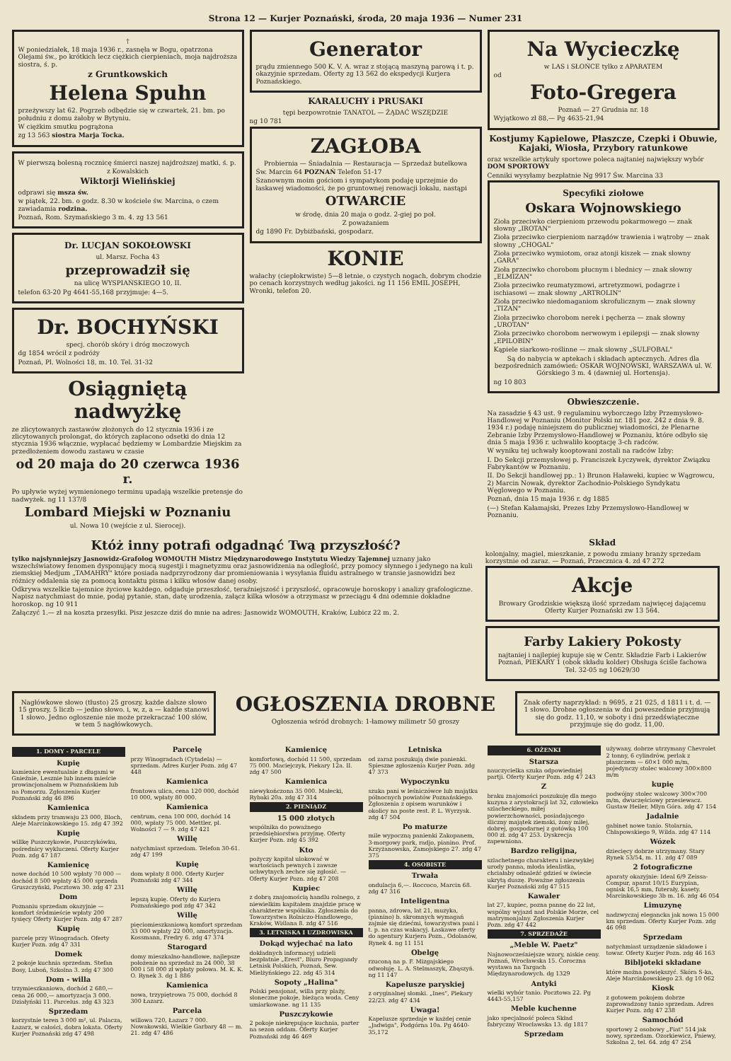Strona 12 — Kurjer Poznański, środa, 20 maja 1936 — Numer 231
†
W poniedziałek, 18 maja 1936 r., zasnęła w Bogu, opatrzona Olejami św., po krótkich lecz ciężkich cierpieniach, moja najdroższa siostra, ś. p.
z Gruntkowskich
Helena Spuhn
przeżywszy lat 62. Pogrzeb odbędzie się w czwartek, 21. bm. po południu z domu żałoby w Bytyniu.
W ciężkim smutku pogrążona
zg 13 563 siostra Marja Tocka.
W pierwszą bolesną rocznicę śmierci naszej najdroższej matki, ś. p.
z Kowalskich
Wiktorji Wielińskiej
odprawi się msza św.
w piątek, 22. bm. o godz. 8.30 w kościele św. Marcina, o czem zawiadamia rodzina.
Poznań, Rom. Szymańskiego 3 m. 4. zg 13 561
Dr. LUCJAN SOKOŁOWSKI
ul. Marsz. Focha 43
przeprowadził się
na ulicę WYSPIAŃSKIEGO 10, II.
telefon 63-20 Pg 4641-55,168 przyjmuje: 4—5.
Dr. BOCHYŃSKI
specj. chorób skóry i dróg moczowych
dg 1854 wrócił z podróży
Poznań, Pl. Wolności 18, m. 10. Tel. 31-32
Osiągniętą nadwyżkę
ze zlicytowanych zastawów złożonych do 12 stycznia 1936 i ze zlicytowanych prolongat, do których zapłacono odsetki do dnia 12 stycznia 1936 włącznie, wypłacać będziemy w Lombardzie Miejskim za przedłożeniem dowodu zastawu w czasie
od 20 maja do 20 czerwca 1936 r.
Po upływie wyżej wymienionego terminu upadają wszelkie pretensje do nadwyżek. ng 11 137/8
Lombard Miejski w Poznaniu
ul. Nowa 10 (wejście z ul. Sierocej).
Generator
prądu zmiennego 500 K. V. A. wraz z stojącą maszyną parową i t. p. okazyjnie sprzedam. Oferty zg 13 562 do ekspedycji Kurjera Poznańskiego.
KARALUCHY i PRUSAKI
tępi bezpowrotnie TANATOL — ŻĄDAĆ WSZĘDZIE
ng 10 781
ZAGŁOBA
Probiernia — Śniadalnia — Restauracja — Sprzedaż butelkowa
Św. Marcin 64 POZNAŃ Telefon 51-17
Szanownym moim gościom i sympatykom podaję uprzejmie do łaskawej wiadomości, że po gruntownej renowacji lokalu, nastąpi
OTWARCIE
w środę, dnia 20 maja o godz. 2-giej po poł.
Z poważaniem
dg 1890 Fr. Dybiżbański, gospodarz.
KONIE
wałachy (ciepłokrwiste) 5—8 letnie, o czystych nogach, dobrym chodzie po cenach korzystnych według jakości. ng 11 156 EMIL JOSEPH, Wronki, telefon 20.
Na Wycieczkę
w LAS i SŁOŃCE tylko z APARATEM
od
Foto-Gregera
Poznań — 27 Grudnia nr. 18
Wyjątkowo zł 88,— Pg 4635-21,94
Kostjumy Kąpielowe, Płaszcze, Czepki i Obuwie, Kajaki, Wiosła, Przybory ratunkowe
oraz wszelkie artykuły sportowe poleca najtaniej największy wybór DOM SPORTOWY
Cenniki wysyłamy bezpłatnie Ng 9917 Św. Marcina 33
Specyfiki ziołowe
Oskara Wojnowskiego
Zioła przeciwko cierpieniom przewodu pokarmowego — znak słowny „IROTAN"
Zioła przeciwko cierpieniom narządów trawienia i wątroby — znak słowny „CHOGAL"
Zioła przeciwko wymiotom, oraz atonji kiszek — znak słowny „GARA"
Zioła przeciwko chorobom płucnym i blednicy — znak słowny „ELMIZAN"
Zioła przeciwko reumatyzmowi, artretyzmowi, podagrze i ischiasowi — znak słowny „ARTROLIN"
Zioła przeciwko niedomaganiom skrofulicznym — znak słowny „TIZAN"
Zioła przeciwko chorobom nerek i pęcherza — znak słowny „UROTAN"
Zioła przeciwko chorobom nerwowym i epilepsji — znak słowny „EPILOBIN"
Kąpiele siarkowo-roślinne — znak słowny „SULFOBAL"
Są do nabycia w aptekach i składach aptecznych. Adres dla bezpośrednich zamówień: OSKAR WOJNOWSKI, WARSZAWA ul. W. Górskiego 3 m. 4 (dawniej ul. Hortensja).
ng 10 803
Obwieszczenie.
Na zasadzie § 43 ust. 9 regulaminu wyborczego Izby Przemysłowo-Handlowej w Poznaniu (Monitor Polski nr. 181 poz. 242 z dnia 9. 8. 1934 r.) podaję niniejszem do publicznej wiadomości, że Plenarne Zebranie Izby Przemysłowo-Handlowej w Poznaniu, które odbyło się dnia 5 maja 1936 r. uchwaliło kooptację 3-ch radców.
W wyniku tej uchwały kooptowani zostali na radców Izby:
I. Do Sekcji przemysłowej p. Franciszek Łyczywek, dyrektor Związku Fabrykantów w Poznaniu.
II. Do Sekcji handlowej pp.: 1) Brunon Haławeki, kupiec w Wągrowcu, 2) Marcin Nowak, dyrektor Zachodnio-Polskiego Syndykatu Węglowego w Poznaniu.
Poznań, dnia 15 maja 1936 r. dg 1885
(—) Stefan Kałamajski, Prezes Izby Przemysłowo-Handlowej w Poznaniu.
Któż inny potrafi odgadnąć Twą przyszłość?
tylko najsłynniejszy Jasnowidz-Grafolog WOMOUTH Mistrz Międzynarodowego Instytutu Wiedzy Tajemnej uznany jako wszechświatowy fenomen dysponujący mocą sugestji i magnetyzmu oraz jasnowidzenia na odległość, przy pomocy słynnego i jedynego na kuli ziemskiej Medjum „TAMAHRY" które posiada nadprzyrodzony dar promieniowania i wysyłania fluidu astralnego w transie jasnowidzi bez różnicy oddalenia się za pomocą kontaktu pisma i kilku włosów danej osoby.
Odkrywa wszelkie tajemnice życiowe każdego, odgaduje przeszłość, teraźniejszość i przyszłość, opracowuje horoskopy i analizy grafologiczne. Napisz natychmiast do mnie, podaj pytanie, stan, datę urodzenia, załącz kilka włosów a otrzymasz w przeciągu 4 dni odemnie dokładne horoskop. ng 10 911
Załączyć 1.— zł na koszta przesyłki. Pisz jeszcze dziś do mnie na adres: Jasnowidz WOMOUTH, Kraków, Lubicz 22 m. 2.
Skład
kolonjalny, magiel, mieszkanie, z powodu zmiany branży sprzedam korzystnie od zaraz. — Poznań, Przecznica 4. zd 47 272
Akcje
Browary Grodziskie większą ilość sprzedam najwięcej dającemu Oferty Kurjer Poznański zw 13 564.
Farby Lakiery Pokosty
najtaniej i najlepiej kupuje się w Centr. Składzie Farb i Lakierów Poznań, PIEKARY 1 (obok składu kolder) Obsługa ściśle fachowa Tel. 32-05 ng 10629/30
Nagłówkowe słowo (tłusto) 25 groszy, każde dalsze słowo 15 groszy, 5 liczb — jedno słowo. i, w, z, a — każde stanowi 1 słowo. Jedno ogłoszenie nie może przekraczać 100 słów, w tem 5 nagłówkowych.
OGŁOSZENIA DROBNE
Ogłoszenia wśród drobnych: 1-łamowy milimetr 50 groszy
Znak oferty naprzykład: n 9695, z 21 025, d 1811 i t. d. — 1 słowo. Drobne ogłoszenia w dni poweszednie przyjmują się do godz. 11,10, w soboty i dni przedświąteczne przyjmuje się do godz. 11,00.
1. DOMY - PARCELE
Kupię
kamienicę ewentualnie z długami w Gnieźnie, Lesznie lub innem mieście prowincjonalnem w Poznańskiem lub na Pomorzu. Zgłoszenia Kurjer Poznański zdg 46 896
Kamienica
składem przy tramwaju 23 000, Bloch, Aleje Marcinkowskiego 15. zdg 47 392
Kupię
willkę Puszczykowie, Puszczykówku, pośrednicy wykluczeni. Oferty Kurjer Pozn. zdg 47 187
Kamienicę
nowe dochód 10 500 wpłaty 70 000 — dochód 8 500 wpłaty 45 000 sprzeda Gruszczyński, Pocztowa 30. zdg 47 231
Dom
Poznaniu sprzedam okazyjnie — komfort śródmieście wpłaty 200 tysięcy Oferty Kurjer Pozn. zdg 47 287
Kupię
parcelę przy Winogradach. Oferty Kurjer Pozn. zdg 47 331
Domek
2 pokoje kuchnia sprzedam. Stefan Bosy, Luboń, Szkolna 3. zdg 47 300
Dom - willa
trzymieszkaniowa, dochód 2 680,— cena 26 000,— amortyzacja 3 000. Działyński 11. Parcelus. zdg 43 323
Sprzedam
korzystnie teren 3 000 m², ul. Palacza, Łazarz, w całości, dobra lokata. Oferty Kurjer Poznański zdg 47 498
Parcelę
przy Winogradach (Cytadela) — sprzedam. Adres Kurjer Pozn. zdg 47 448
Kamienica
frontowa ulica, cena 120 000, dochód 10 000, wpłaty 80 000.
Kamienica
centrum, cena 100 000, dochód 14 000, wpłaty 75 000. Mettler, pl. Wolności 7 — 9. zdg 47 421
Willę
natychmiast sprzedam. Telefon 30-61. zdg 47 199
Kupię
dom wpłaty 8 000. Oferty Kurjer Poznański zdg 47 344
Willę
lepszą kupię. Oferty do Kurjera Poznańskiego pod zdg 47 342
Willę
pięciomieszkaniową komfort sprzedam 33 000 wpłaty 22 000, amortyzacja. Kossmann, Fredry 6. zdg 47 374
Starogard
domy mieszkalno-handlowe, najlepsze położenie na sprzedaż za 24 000, 38 000 i 58 000 zł wpłaty połowa. M. K. K. O. Rynek 3. dg 1 886
Kamienica
nowa, trzypiętrowa 75 000, dochód 8 300 Łazarz.
Parcela
willowa 720, Łazarz 7 000. Nowakowski, Wielkie Garbary 48 — m. 21. zdg 47 486
Kamienicę
komfortową, dochód 11 500, sprzedam 75 000. Maciejczyk, Piekary 12a. II. zdg 47 500
Kamienica
niewykończona 35 000. Małecki, Rybaki 20a. zdg 47 314
2. PIENIĄDZ
15 000 złotych
wspólnika do poważnego przedsiębiorstwa przyjmę. Oferty Kurjer Pozn. zdg 45 392
Kto
pożyczy kapitał ulokować w wartościach pewnych i zawsze uchwytnych zechce się zgłosić. — Oferty Kurjer Pozn. zdg 47 208
Kupiec
z dobrą znajomością handlu rolnego, z niewielkim kapitałem znajdzie pracę w charakterze wspólnika. Zgłoszenia do Towarzystwa Rolniczo-Handlowego, Kraków, Wiślana 8. zdg 47 516
3. LETNISKA I UZDROWISKA
Dokąd wyjechać na lato
dokładnych informacyj udzieli bezpłatnie „Erest", Biuro Propagandy Letnisk Polskich, Poznań, Sew. Mielżyńskiego 22. zdg 45 314
Sopoty „Halina"
Polski pensjonat, willa przy plaży, słoneczne pokoje, bieżąca woda. Ceny umiarkowane. ng 11 135
Puszczykowie
2 pokoje niekrępujące kuchnia, parter na sezon oddam. Oferty Kurjer Poznański zdg 46 469
Letniska
od zaraz poszukują dwie panienki. Spieszne zgłoszenia Kurjer Pozn. zdg 47 373
Wypoczynku
szuka pani w leśniczówce lub majątku północnych powiatów Poznańskiego. Zgłoszenia z opisem warunków i okolicy na poste rest. P. L. Wyrzysk. zdg 47 504
Po maturze
mile wypoczną panienki Zakopanem, 3-morgowy park, radjo, pianino. Prof. Krzyżanowska, Zamojskiego 27. zdg 47 375
4. OSOBISTE
Trwała
ondulacja 6,—. Roccoco, Marcin 68. zdg 47 316
Inteligentna
panna, zdrowa, lat 21, muzyka, (pianino) b. skromnych wymagań zajmie się dziećmi, towarzystwa pani i t. p. na czas wakacyj. Łaskawe oferty do agentury Kurjera Pozn., Odolanów, Rynek 4. ng 11 151
Obelgę
rzuconą na p. F. Mizgajskiego odwołuję. L. A. Stelmaszyk, Zbąszyń. ng 11 147
Kapelusze paryskiej
z oryginalnej słomki. „Ines", Piekary 22/23. zdg 47 434
Uwaga!
Kapelusze sprzedaje w każdej cenie „Jadwiga", Podgórna 10a. Pg 4640-35,172
6. OŻENKI
Starsza
nauczycielka szuka odpowiedniej partji. Oferty Kurjer Pozn. zdg 47 243
Z
braku znajomości poszukuję dla mego kuzyna z arystokracji lat 32, człowieka szlacheckiego, miłej powierzchowności, posiadającego śliczny majątek ziemski, żony miłej, dobrej, gospodarnej z gotówką 100 000 zł. zdg 47 253. Dyskrecja zapewniona.
Bardzo religijna,
szlachetnego charakteru i niezwykłej urody panna, młoda idealistka, chciałaby odnaleźć gdzieś w świecie ukrytą duszę. Poważne zgłoszenia Kurjer Poznański zdg 47 515
Kawaler
lat 27, kupiec, pozna pannę do 22 lat, wspólny wyjazd nad Polskie Morze, cel matrymonjalny. Zgłoszenia Kurjer Pozn. zdg 47 442
7. SPRZEDAŻE
„Meble W. Paetz"
Najnowocześniejsze wzory, niskie ceny. Poznań, Wrocławska 15. Coroczna wystawa na Targach Międzynarodowych. dg 1329
Antyki
wielki wybór tanio. Pocztowa 22. Pg 4443-55,157
Meble kuchenne
jako specjalność poleca Skład fabryczny Wrocławska 13. dg 1817
Sprzedam
używany, dobrze utrzymany Chevrolet 2 tonny, 6 cylindrów, perlak z płaszczem — 60×1 000 m/m, pojedynczy stolec walcowy 300×800 m/m
kupię
podwójny stolec walcowy 300×700 m/m, dwuczęściowy przesiewacz. Gustaw Heiler, Młyn Góra. zdg 47 154
Jadalnie
gabinet nowe tanio. Stolarnia, Chłapowskiego 9, Wilda. zdg 47 114
Wózek
dziecięcy dobrze utrzymany. Stary Rynek 53/54, m. 11. zdg 47 089
2 fotograficzne
aparaty okazyjnie: Ideal 6/9 Zeissa-Compur, aparat 10/15 Eurypian, ognisk 16,5 mm, futerały, kasety. Marcinkowskiego 3b m. 16. zdg 46 054
Limuzynę
nadzwyczaj elegancka jak nowa 15 000 km sprzedam. Oferty Kurjer Pozn. zdg 46 098
Sprzedam
natychmiast urządzenie składowe i towar. Oferty Kurjer Pozn. zdg 46 163
Bibljoteki składane
które można powiększyć. Skóra S-ka, Aleje Marcinkowskiego 23. dg 10 062
Kiosk
z gotowem pokojem dobrze zaprowadzony tanio sprzedam. Adres Kurjer Pozn. zdg 47 238
Samochód
sportowy 2 osobowy „Fiat" 514 jak nowy, sprzedam. Ozorkiewicz, Pniewy, Szkolna 2, tel. 64. zdg 47 254